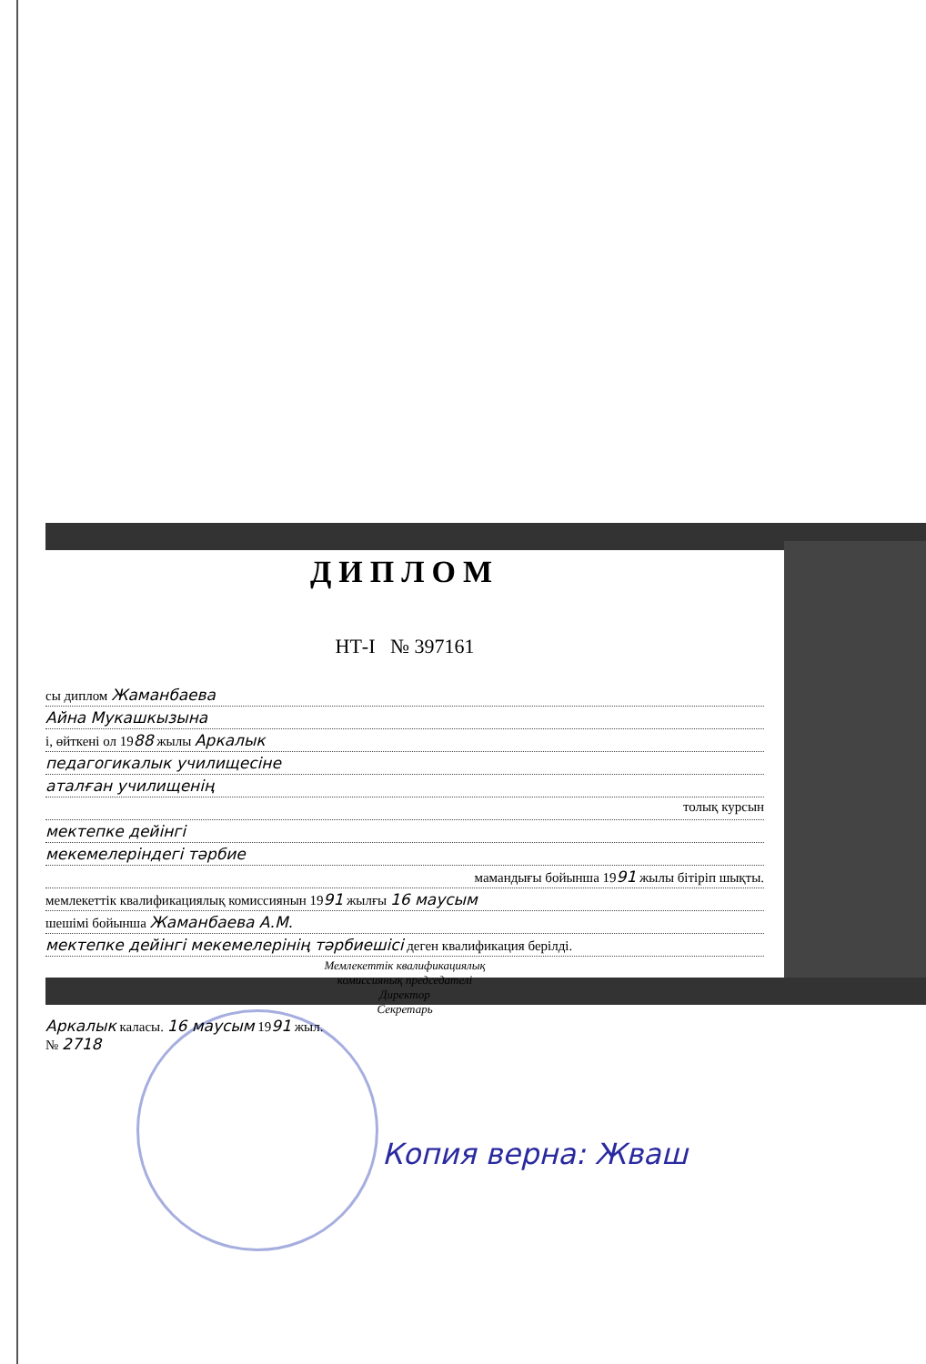ДИПЛОМ
НТ-I № 397161
сы диплом Жаманбаева
Айна Мукашкызына
і, өйткені ол 1988 жылы Аркалык
педагогикалык училищесіне
аталған училищенің
толық курсын
мектепке дейінгі
мекемелеріндегі тәрбие
мамандығы бойынша 1991 жылы бітіріп шықты.
мемлекеттік квалификациялық комиссиянын 1991 жылғы 16 маусым
шешімі бойынша Жаманбаева А.М.
мектепке дейінгі мекемелерінің тәрбиешісі деген квалификация берілді.
Мемлекеттік квалификациялық
комиссиянық председателі
Директор
Секретарь
Аркалык каласы. 16 маусым 1991 жыл.
№ 2718
Копия верна: Жваш